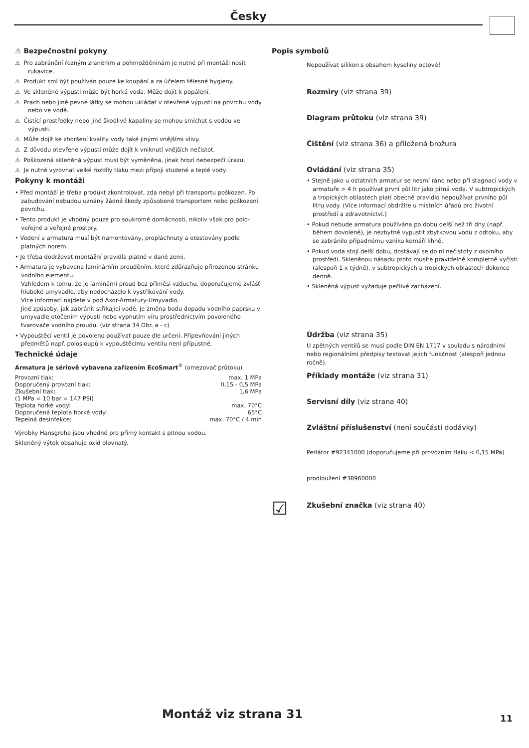Česky
⚠ Bezpečnostní pokyny
⚠ Pro zabránění řezným zraněním a pohmožděninám je nutné při montáži nosit rukavice.
⚠ Produkt smí být používán pouze ke koupání a za účelem tělesné hygieny.
⚠ Ve skleněné výpusti může být horká voda. Může dojít k popálení.
⚠ Prach nebo jiné pevné látky se mohou ukládat v otevřené výpusti na povrchu vody nebo ve vodě.
⚠ Čistící prostředky nebo jiné škodlivé kapaliny se mohou smíchat s vodou ve výpusti.
⚠ Může dojít ke zhoršení kvality vody také jinými vnějšími vlivy.
⚠ Z důvodu otevřené výpusti může dojít k vniknutí vnějších nečistot.
⚠ Poškozená skleněná výpust musí být vyměněna, jinak hrozí nebezpečí úrazu.
⚠ Je nutné vyrovnat velké rozdíly tlaku mezi přípoji studené a teplé vody.
Pokyny k montáži
• Před montáží je třeba produkt zkontrolovat, zda nebyl při transportu poškozen. Po zabudování nebudou uznány žádné škody způsobené transportem nebo poškození povrchu.
• Tento produkt je vhodný pouze pro soukromé domácnosti, nikoliv však pro polo-veřejné a veřejné prostory.
• Vedení a armatura musí být namontovány, propláchnuty a otestovány podle platných norem.
• Je třeba dodržovat montážní pravidla platné v dané zemi.
• Armatura je vybavena laminárním prouděním, které zdůrazňuje přirozenou stránku vodního elementu.
Vzhledem k tomu, že je laminární proud bez příměsi vzduchu, doporučujeme zvlášť hluboké umyvadlo, aby nedocházelo k vystřikování vody.
Více informací najdete v pod Axor-Armatury-Umyvadlo.
Jiné způsoby, jak zabránit stříkající vodě, je změna bodu dopadu vodního paprsku v umyvadle otočením výpusti nebo vypnutím víru prostřednictvím povoleného tvarovače vodního proudu. (viz strana 34 Obr. a - c)
• Vypouštěcí ventil je povoleno používat pouze dle určení. Připevňování jiných předmětů např. polosloupů k vypouštěcímu ventilu není přípustné.
Technické údaje
Armatura je sériově vybavena zařízením EcoSmart<sup>®</sup> (omezovač průtoku)
| Provozní tlak: | max. 1 MPa |
| Doporučený provozní tlak: | 0,15 - 0,5 MPa |
| Zkušební tlak: | 1,6 MPa |
| (1 MPa = 10 bar = 147 PSI) | |
| Teplota horké vody: | max. 70°C |
| Doporučená teplota horké vody: | 65°C |
| Tepelná desinfekce: | max. 70°C / 4 min |
Výrobky Hansgrohe jsou vhodné pro přímý kontakt s pitnou vodou.
Skleněný výtok obsahuje oxid olovnatý.
Popis symbolů
Nepoužívat silikon s obsahem kyseliny octové!
Rozmìry (viz strana 39)
Diagram průtoku (viz strana 39)
Čištění (viz strana 36) a přiložená brožura
Ovládání (viz strana 35)
• Stejně jako u ostatních armatur se nesmí ráno nebo při stagnaci vody v armatuře > 4 h používat první půl litr jako pitná voda. V subtropických a tropických oblastech platí obecně pravidlo nepoužívat prvního půl litru vody. (Více informací obdržíte u místních úřadů pro životní prostředí a zdravotnictví.)
• Pokud nebude armatura používána po dobu delší než tři dny (např. během dovolené), je nezbytné vypustit zbytkovou vodu z odtoku, aby se zabránilo případnému vzniku komáří líhně.
• Pokud voda stojí delší dobu, dostávají se do ní nečistoty z okolního prostředí. Skleněnou násadu proto musíte pravidelně kompletně vyčisti (alespoň 1 x týdně), v subtropických a tropických oblastech dokonce denně.
• Skleněná výpust vyžaduje pečlivé zacházení.
Údržba (viz strana 35)
U zpětných ventilů se musí podle DIN EN 1717 v souladu s národními nebo regionálními předpisy testovat jejich funkčnost (alespoň jednou ročně).
Příklady montáže (viz strana 31)
Servisní díly (viz strana 40)
Zvláštní příslušenství (není součástí dodávky)
Perlátor #92341000 (doporučujeme při provozním tlaku < 0,15 MPa)
prodloužení #38960000
☑
Zkušební značka (viz strana 40)
Montáž viz strana 31 11